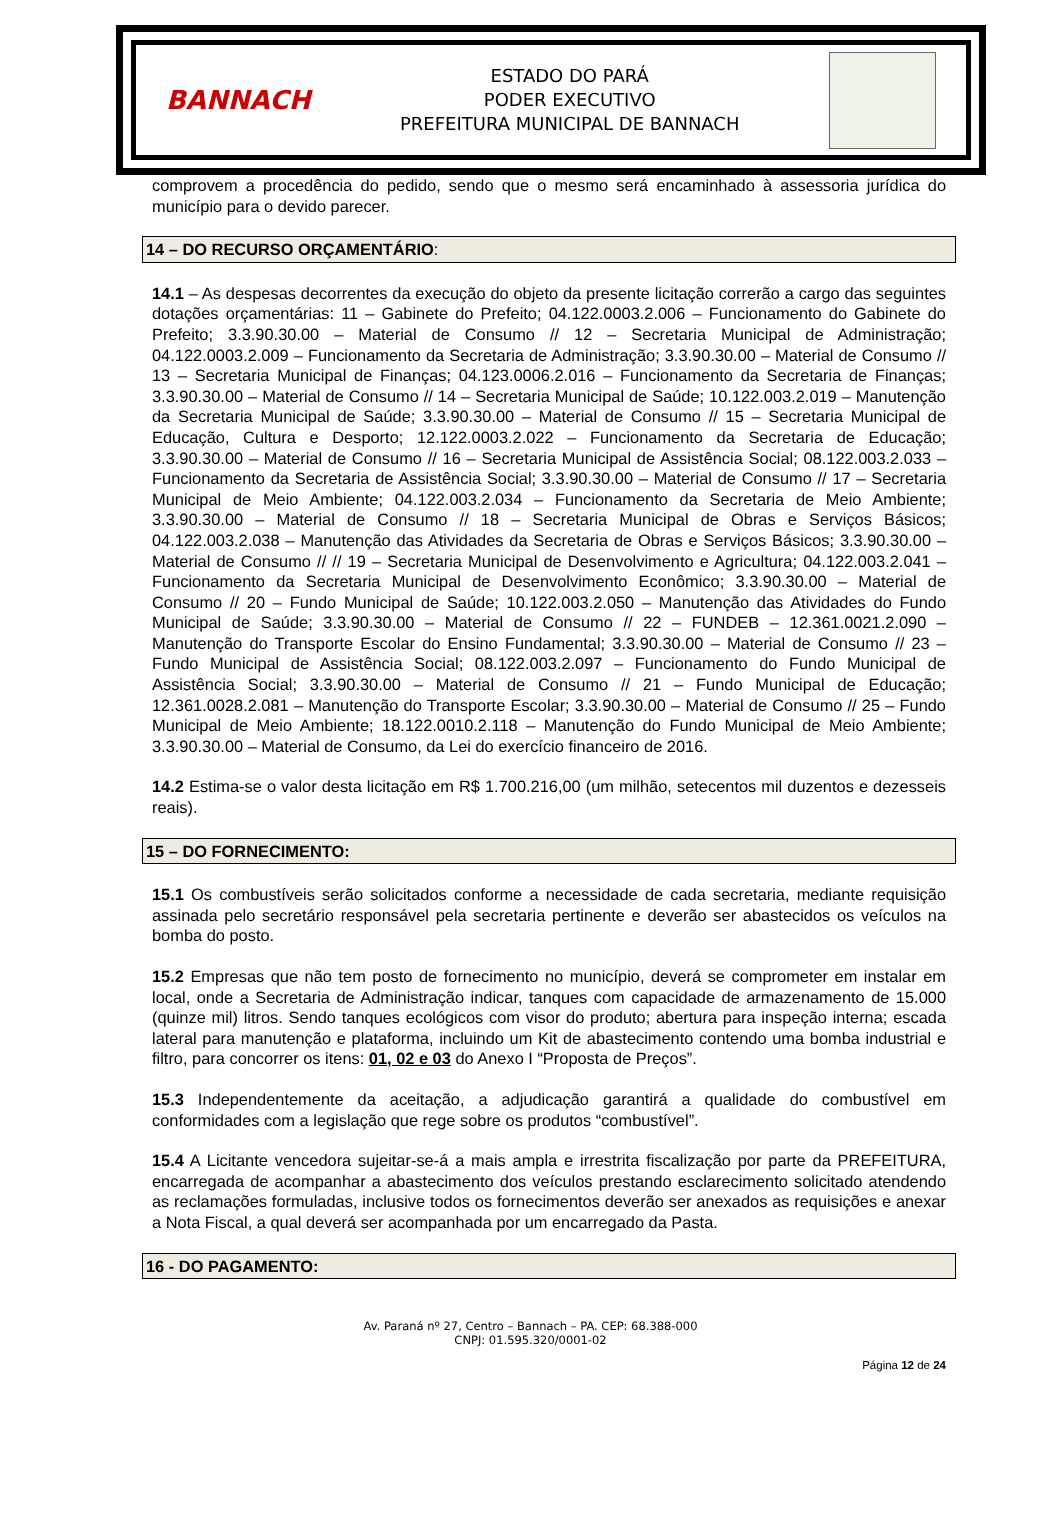BANNACH
ESTADO DO PARÁ
PODER EXECUTIVO
PREFEITURA MUNICIPAL DE BANNACH
comprovem a procedência do pedido, sendo que o mesmo será encaminhado à assessoria jurídica do município para o devido parecer.
14 – DO RECURSO ORÇAMENTÁRIO:
14.1 – As despesas decorrentes da execução do objeto da presente licitação correrão a cargo das seguintes dotações orçamentárias: 11 – Gabinete do Prefeito; 04.122.0003.2.006 – Funcionamento do Gabinete do Prefeito; 3.3.90.30.00 – Material de Consumo // 12 – Secretaria Municipal de Administração; 04.122.0003.2.009 – Funcionamento da Secretaria de Administração; 3.3.90.30.00 – Material de Consumo // 13 – Secretaria Municipal de Finanças; 04.123.0006.2.016 – Funcionamento da Secretaria de Finanças; 3.3.90.30.00 – Material de Consumo // 14 – Secretaria Municipal de Saúde; 10.122.003.2.019 – Manutenção da Secretaria Municipal de Saúde; 3.3.90.30.00 – Material de Consumo // 15 – Secretaria Municipal de Educação, Cultura e Desporto; 12.122.0003.2.022 – Funcionamento da Secretaria de Educação; 3.3.90.30.00 – Material de Consumo // 16 – Secretaria Municipal de Assistência Social; 08.122.003.2.033 – Funcionamento da Secretaria de Assistência Social; 3.3.90.30.00 – Material de Consumo // 17 – Secretaria Municipal de Meio Ambiente; 04.122.003.2.034 – Funcionamento da Secretaria de Meio Ambiente; 3.3.90.30.00 – Material de Consumo // 18 – Secretaria Municipal de Obras e Serviços Básicos; 04.122.003.2.038 – Manutenção das Atividades da Secretaria de Obras e Serviços Básicos; 3.3.90.30.00 – Material de Consumo // // 19 – Secretaria Municipal de Desenvolvimento e Agricultura; 04.122.003.2.041 – Funcionamento da Secretaria Municipal de Desenvolvimento Econômico; 3.3.90.30.00 – Material de Consumo // 20 – Fundo Municipal de Saúde; 10.122.003.2.050 – Manutenção das Atividades do Fundo Municipal de Saúde; 3.3.90.30.00 – Material de Consumo // 22 – FUNDEB – 12.361.0021.2.090 – Manutenção do Transporte Escolar do Ensino Fundamental; 3.3.90.30.00 – Material de Consumo // 23 – Fundo Municipal de Assistência Social; 08.122.003.2.097 – Funcionamento do Fundo Municipal de Assistência Social; 3.3.90.30.00 – Material de Consumo // 21 – Fundo Municipal de Educação; 12.361.0028.2.081 – Manutenção do Transporte Escolar; 3.3.90.30.00 – Material de Consumo // 25 – Fundo Municipal de Meio Ambiente; 18.122.0010.2.118 – Manutenção do Fundo Municipal de Meio Ambiente; 3.3.90.30.00 – Material de Consumo, da Lei do exercício financeiro de 2016.
14.2 Estima-se o valor desta licitação em R$ 1.700.216,00 (um milhão, setecentos mil duzentos e dezesseis reais).
15 – DO FORNECIMENTO:
15.1 Os combustíveis serão solicitados conforme a necessidade de cada secretaria, mediante requisição assinada pelo secretário responsável pela secretaria pertinente e deverão ser abastecidos os veículos na bomba do posto.
15.2 Empresas que não tem posto de fornecimento no município, deverá se comprometer em instalar em local, onde a Secretaria de Administração indicar, tanques com capacidade de armazenamento de 15.000 (quinze mil) litros. Sendo tanques ecológicos com visor do produto; abertura para inspeção interna; escada lateral para manutenção e plataforma, incluindo um Kit de abastecimento contendo uma bomba industrial e filtro, para concorrer os itens: 01, 02 e 03 do Anexo I “Proposta de Preços”.
15.3 Independentemente da aceitação, a adjudicação garantirá a qualidade do combustível em conformidades com a legislação que rege sobre os produtos “combustível”.
15.4 A Licitante vencedora sujeitar-se-á a mais ampla e irrestrita fiscalização por parte da PREFEITURA, encarregada de acompanhar a abastecimento dos veículos prestando esclarecimento solicitado atendendo as reclamações formuladas, inclusive todos os fornecimentos deverão ser anexados as requisições e anexar a Nota Fiscal, a qual deverá ser acompanhada por um encarregado da Pasta.
16 - DO PAGAMENTO:
Av. Paraná nº 27, Centro – Bannach – PA. CEP: 68.388-000
CNPJ: 01.595.320/0001-02
Página 12 de 24